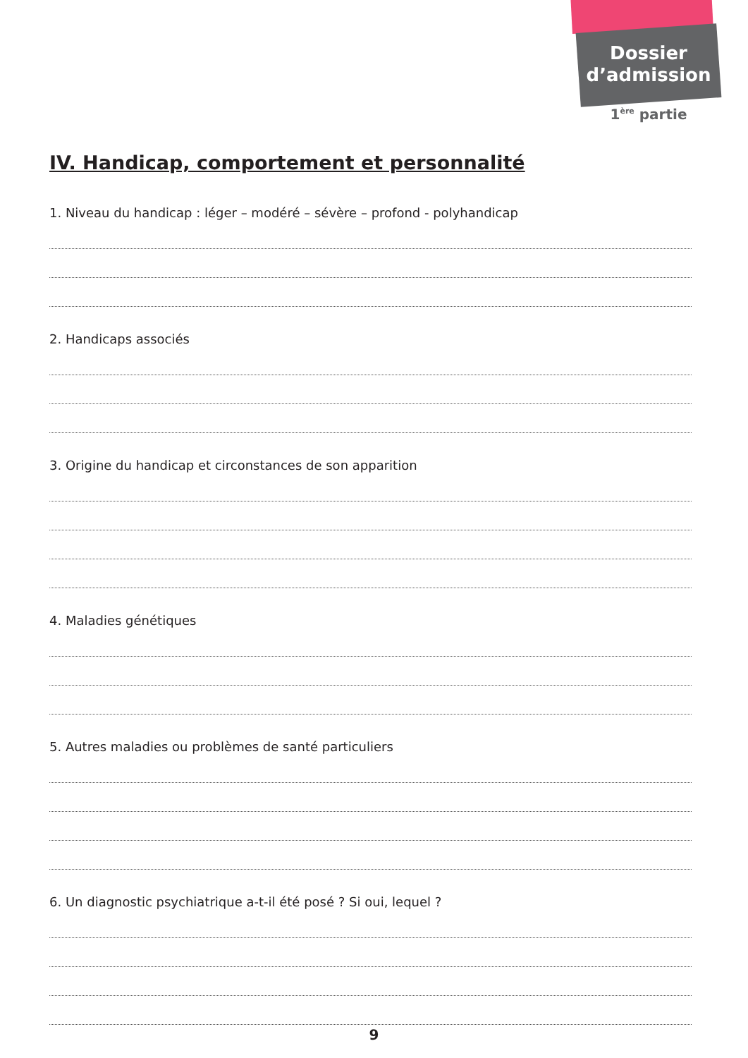Dossier
d’admission
1<sup>ère</sup> partie
IV. Handicap, comportement et personnalité
1. Niveau du handicap : léger – modéré – sévère – profond - polyhandicap
2. Handicaps associés
3. Origine du handicap et circonstances de son apparition
4. Maladies génétiques
5. Autres maladies ou problèmes de santé particuliers
6. Un diagnostic psychiatrique a-t-il été posé ? Si oui, lequel ?
9